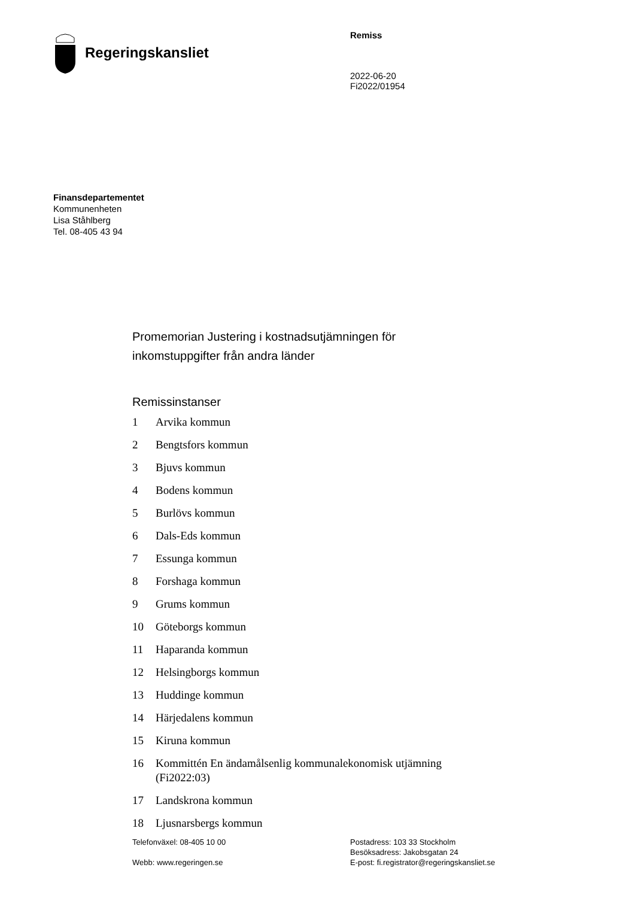Regeringskansliet
Remiss
2022-06-20
Fi2022/01954
Finansdepartementet
Kommunenheten
Lisa Ståhlberg
Tel. 08-405 43 94
Promemorian Justering i kostnadsutjämningen för
inkomstuppgifter från andra länder
Remissinstanser
1 Arvika kommun
2 Bengtsfors kommun
3 Bjuvs kommun
4 Bodens kommun
5 Burlövs kommun
6 Dals-Eds kommun
7 Essunga kommun
8 Forshaga kommun
9 Grums kommun
10 Göteborgs kommun
11 Haparanda kommun
12 Helsingborgs kommun
13 Huddinge kommun
14 Härjedalens kommun
15 Kiruna kommun
16 Kommittén En ändamålsenlig kommunalekonomisk utjämning
(Fi2022:03)
17 Landskrona kommun
18 Ljusnarsbergs kommun
Telefonväxel: 08-405 10 00
Webb: www.regeringen.se
Postadress: 103 33 Stockholm
Besöksadress: Jakobsgatan 24
E-post: fi.registrator@regeringskansliet.se